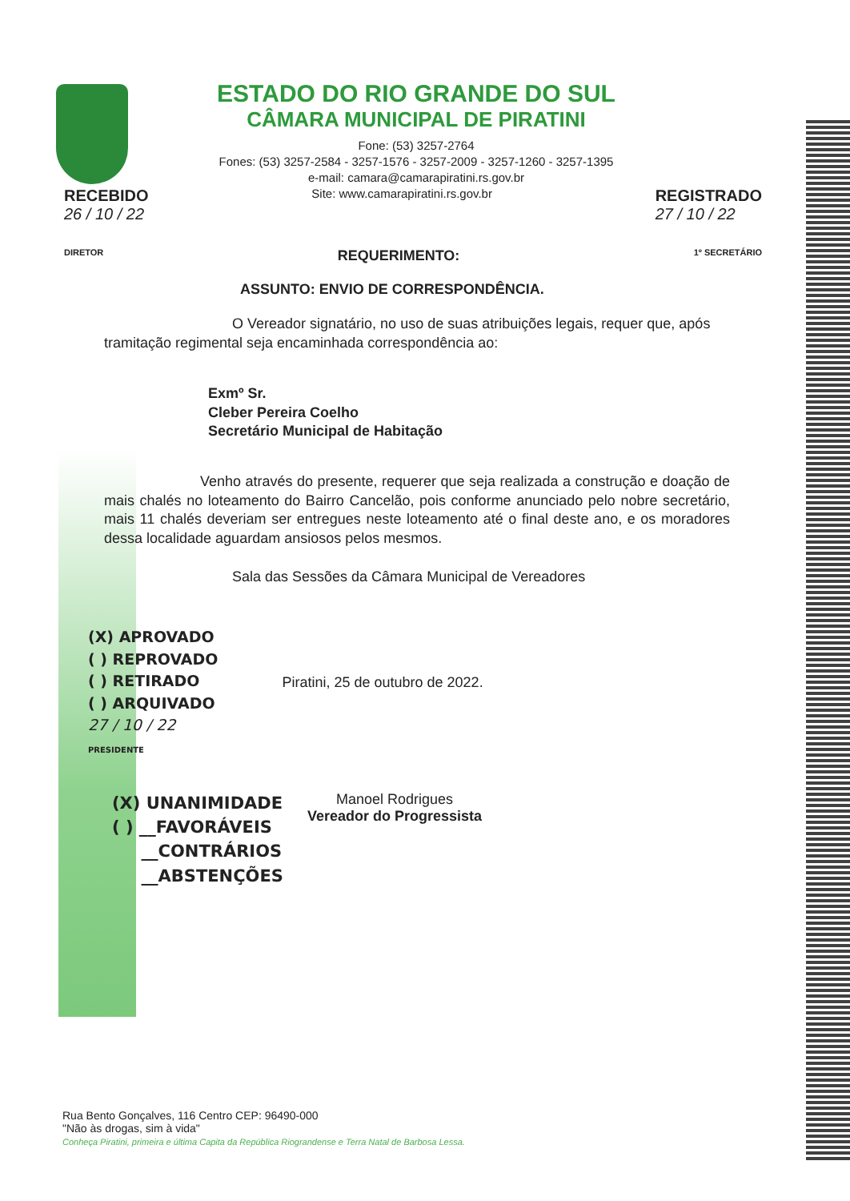ESTADO DO RIO GRANDE DO SUL
CÂMARA MUNICIPAL DE PIRATINI
Fone: (53) 3257-2764
Fones: (53) 3257-2584 - 3257-1576 - 3257-2009 - 3257-1260 - 3257-1395
e-mail: camara@camarapiratini.rs.gov.br
RECEBIDO
26 / 10 / 22 Site: www.camarapiratini.rs.gov.br REGISTRADO
27 / 10 / 22
DIRETOR REQUERIMENTO: 1º SECRETÁRIO
ASSUNTO: ENVIO DE CORRESPONDÊNCIA.
O Vereador signatário, no uso de suas atribuições legais, requer que, após tramitação regimental seja encaminhada correspondência ao:
Exmº Sr.
Cleber Pereira Coelho
Secretário Municipal de Habitação
Venho através do presente, requerer que seja realizada a construção e doação de mais chalés no loteamento do Bairro Cancelão, pois conforme anunciado pelo nobre secretário, mais 11 chalés deveriam ser entregues neste loteamento até o final deste ano, e os moradores dessa localidade aguardam ansiosos pelos mesmos.
Sala das Sessões da Câmara Municipal de Vereadores
(X) APROVADO
( ) REPROVADO
( ) RETIRADO
( ) ARQUIVADO
27 / 10 / 22
PRESIDENTE
Piratini, 25 de outubro de 2022.
(X) UNANIMIDADE
( ) __FAVORÁVEIS
__CONTRÁRIOS
__ABSTENÇÕES
Manoel Rodrigues
Vereador do Progressista
Rua Bento Gonçalves, 116 Centro CEP: 96490-000
"Não às drogas, sim à vida"
Conheça Piratini, primeira e última Capita da República Riograndense e Terra Natal de Barbosa Lessa.